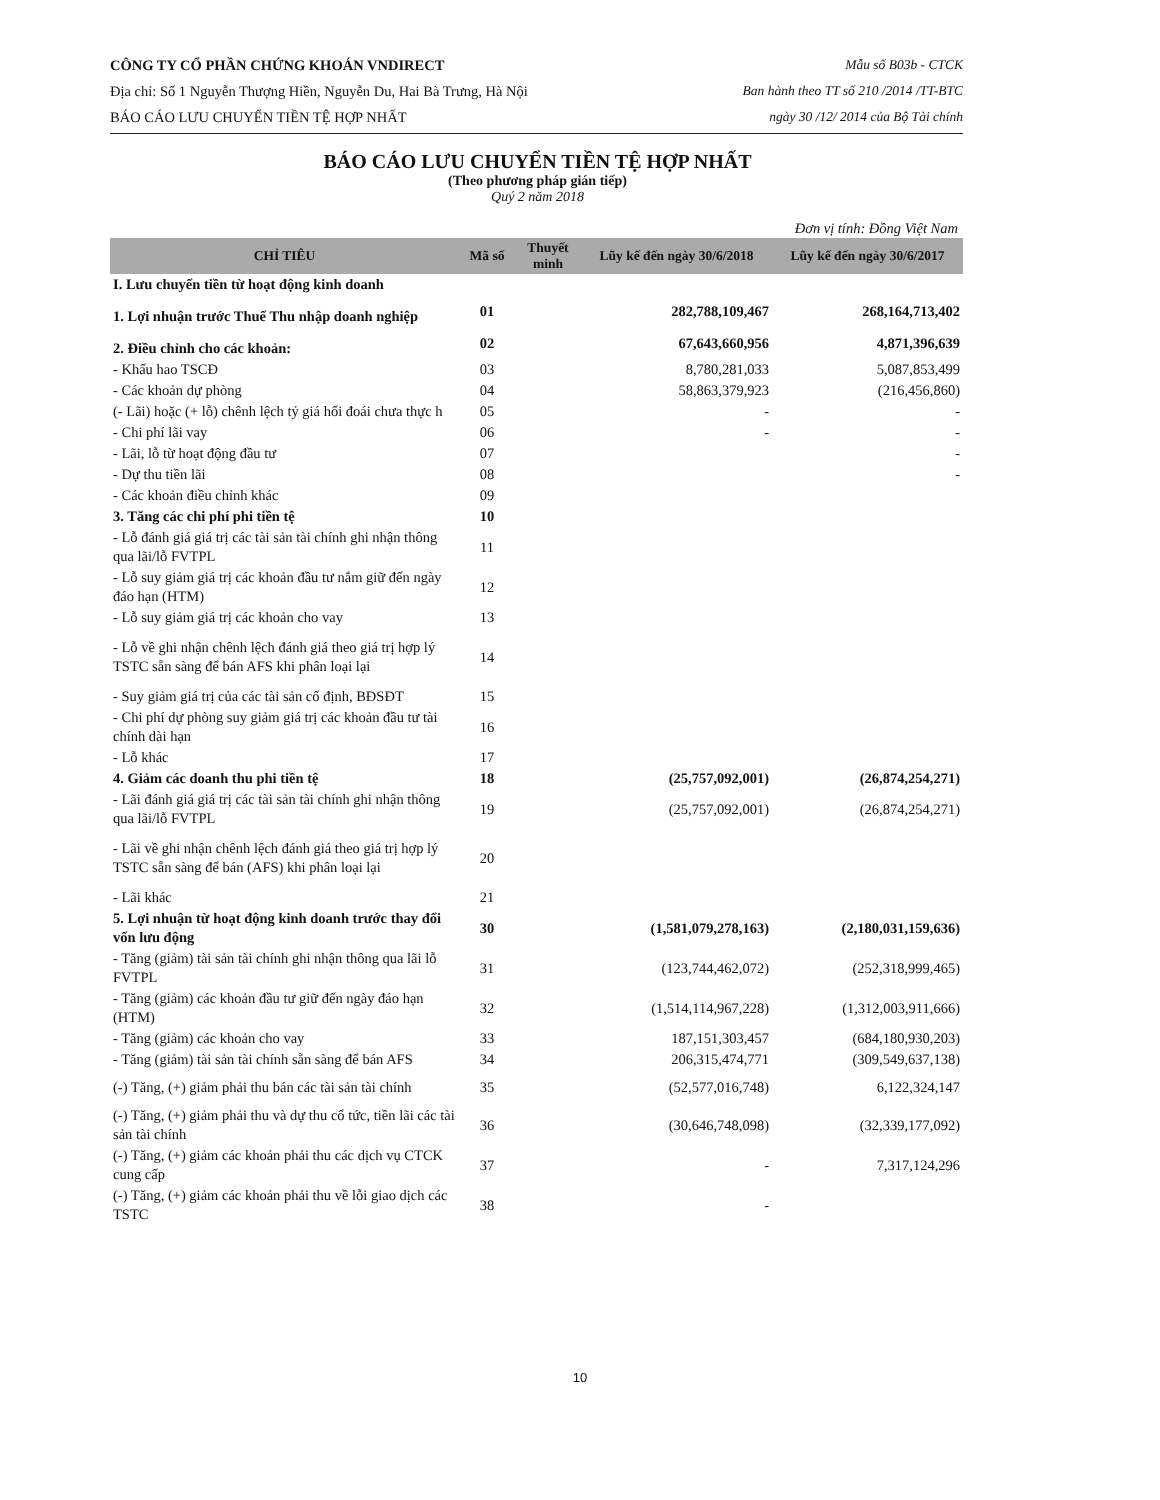CÔNG TY CỔ PHẦN CHỨNG KHOÁN VNDIRECT
Địa chỉ: Số 1 Nguyễn Thượng Hiền, Nguyễn Du, Hai Bà Trưng, Hà Nội
BÁO CÁO LƯU CHUYỂN TIỀN TỆ HỢP NHẤT
Mẫu số B03b - CTCK
Ban hành theo TT số 210 /2014 /TT-BTC
ngày 30 /12/ 2014 của Bộ Tài chính
BÁO CÁO LƯU CHUYỂN TIỀN TỆ HỢP NHẤT
(Theo phương pháp gián tiếp)
Quý 2 năm 2018
Đơn vị tính: Đồng Việt Nam
| CHỈ TIÊU | Mã số | Thuyết minh | Lũy kế đến ngày 30/6/2018 | Lũy kế đến ngày 30/6/2017 |
| --- | --- | --- | --- | --- |
| I. Lưu chuyển tiền từ hoạt động kinh doanh | | | | |
| 1. Lợi nhuận trước Thuế Thu nhập doanh nghiệp | 01 | | 282,788,109,467 | 268,164,713,402 |
| 2. Điều chỉnh cho các khoản: | 02 | | 67,643,660,956 | 4,871,396,639 |
| - Khấu hao TSCĐ | 03 | | 8,780,281,033 | 5,087,853,499 |
| - Các khoản dự phòng | 04 | | 58,863,379,923 | (216,456,860) |
| (- Lãi) hoặc (+ lỗ) chênh lệch tỷ giá hối đoái chưa thực h | 05 | | - | - |
| - Chi phí lãi vay | 06 | | - | - |
| - Lãi, lỗ từ hoạt động đầu tư | 07 | | | - |
| - Dự thu tiền lãi | 08 | | | - |
| - Các khoản điều chỉnh khác | 09 | | | |
| 3. Tăng các chi phí phi tiền tệ | 10 | | | |
| - Lỗ đánh giá giá trị các tài sản tài chính ghi nhận thông qua lãi/lỗ FVTPL | 11 | | | |
| - Lỗ suy giảm giá trị các khoản đầu tư nắm giữ đến ngày đáo hạn (HTM) | 12 | | | |
| - Lỗ suy giảm giá trị các khoản cho vay | 13 | | | |
| - Lỗ về ghi nhận chênh lệch đánh giá theo giá trị hợp lý TSTC sẵn sàng để bán AFS khi phân loại lại | 14 | | | |
| - Suy giảm giá trị của các tài sản cố định, BĐSĐT | 15 | | | |
| - Chi phí dự phòng suy giảm giá trị các khoản đầu tư tài chính dài hạn | 16 | | | |
| - Lỗ khác | 17 | | | |
| 4. Giảm các doanh thu phi tiền tệ | 18 | | (25,757,092,001) | (26,874,254,271) |
| - Lãi đánh giá giá trị các tài sản tài chính ghi nhận thông qua lãi/lỗ FVTPL | 19 | | (25,757,092,001) | (26,874,254,271) |
| - Lãi về ghi nhận chênh lệch đánh giá theo giá trị hợp lý TSTC sẵn sàng để bán (AFS) khi phân loại lại | 20 | | | |
| - Lãi khác | 21 | | | |
| 5. Lợi nhuận từ hoạt động kinh doanh trước thay đổi vốn lưu động | 30 | | (1,581,079,278,163) | (2,180,031,159,636) |
| - Tăng (giảm) tài sản tài chính ghi nhận thông qua lãi lỗ FVTPL | 31 | | (123,744,462,072) | (252,318,999,465) |
| - Tăng (giảm) các khoản đầu tư giữ đến ngày đáo hạn (HTM) | 32 | | (1,514,114,967,228) | (1,312,003,911,666) |
| - Tăng (giảm) các khoản cho vay | 33 | | 187,151,303,457 | (684,180,930,203) |
| - Tăng (giảm) tài sản tài chính sẵn sàng để bán AFS | 34 | | 206,315,474,771 | (309,549,637,138) |
| (-) Tăng, (+) giảm phải thu bán các tài sản tài chính | 35 | | (52,577,016,748) | 6,122,324,147 |
| (-) Tăng, (+) giảm phải thu và dự thu cổ tức, tiền lãi các tài sản tài chính | 36 | | (30,646,748,098) | (32,339,177,092) |
| (-) Tăng, (+) giảm các khoản phải thu các dịch vụ CTCK cung cấp | 37 | | - | 7,317,124,296 |
| (-) Tăng, (+) giảm các khoản phải thu về lỗi giao dịch các TSTC | 38 | | - | |
10